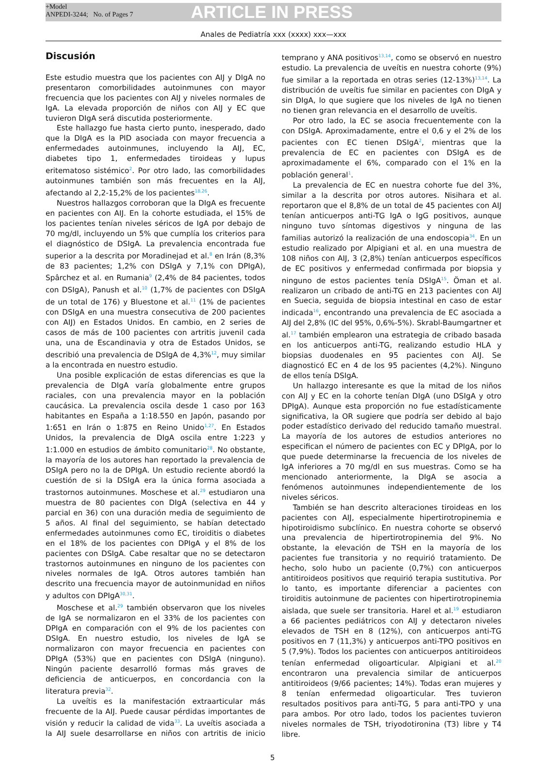+Model
ANPEDI-3244; No. of Pages 7
ARTICLE IN PRESS
Anales de Pediatría xxx (xxxx) xxx—xxx
Discusión
Este estudio muestra que los pacientes con AIJ y DIgA no presentaron comorbilidades autoinmunes con mayor frecuencia que los pacientes con AIJ y niveles normales de IgA. La elevada proporción de niños con AIJ y EC que tuvieron DIgA será discutida posteriormente.
Este hallazgo fue hasta cierto punto, inesperado, dado que la DIgA es la PID asociada con mayor frecuencia a enfermedades autoinmunes, incluyendo la AIJ, EC, diabetes tipo 1, enfermedades tiroideas y lupus eritematoso sistémico<sup>2</sup>. Por otro lado, las comorbilidades autoinmunes también son más frecuentes en la AIJ, afectando al 2,2-15,2% de los pacientes<sup>18,26</sup>.
Nuestros hallazgos corroboran que la DIgA es frecuente en pacientes con AIJ. En la cohorte estudiada, el 15% de los pacientes tenían niveles séricos de IgA por debajo de 70 mg/dl, incluyendo un 5% que cumplía los criterios para el diagnóstico de DSIgA. La prevalencia encontrada fue superior a la descrita por Moradinejad et al.<sup>8</sup> en Irán (8,3% de 83 pacientes; 1,2% con DSIgA y 7,1% con DPIgA), Spârchez et al. en Rumania<sup>9</sup> (2,4% de 84 pacientes, todos con DSIgA), Panush et al.<sup>10</sup> (1,7% de pacientes con DSIgA de un total de 176) y Bluestone et al.<sup>11</sup> (1% de pacientes con DSIgA en una muestra consecutiva de 200 pacientes con AIJ) en Estados Unidos. En cambio, en 2 series de casos de más de 100 pacientes con artritis juvenil cada una, una de Escandinavia y otra de Estados Unidos, se describió una prevalencia de DSIgA de 4,3%<sup>12</sup>, muy similar a la encontrada en nuestro estudio.
Una posible explicación de estas diferencias es que la prevalencia de DIgA varía globalmente entre grupos raciales, con una prevalencia mayor en la población caucásica. La prevalencia oscila desde 1 caso por 163 habitantes en España a 1:18.550 en Japón, pasando por 1:651 en Irán o 1:875 en Reino Unido<sup>1,27</sup>. En Estados Unidos, la prevalencia de DIgA oscila entre 1:223 y 1:1.000 en estudios de ámbito comunitario<sup>28</sup>. No obstante, la mayoría de los autores han reportado la prevalencia de DSIgA pero no la de DPIgA. Un estudio reciente abordó la cuestión de si la DSIgA era la única forma asociada a trastornos autoinmunes. Moschese et al.<sup>29</sup> estudiaron una muestra de 80 pacientes con DIgA (selectiva en 44 y parcial en 36) con una duración media de seguimiento de 5 años. Al final del seguimiento, se habían detectado enfermedades autoinmunes como EC, tiroiditis o diabetes en el 18% de los pacientes con DPIgA y el 8% de los pacientes con DSIgA. Cabe resaltar que no se detectaron trastornos autoinmunes en ninguno de los pacientes con niveles normales de IgA. Otros autores también han descrito una frecuencia mayor de autoinmunidad en niños y adultos con DPIgA<sup>30,31</sup>.
Moschese et al.<sup>29</sup> también observaron que los niveles de IgA se normalizaron en el 33% de los pacientes con DPIgA en comparación con el 9% de los pacientes con DSIgA. En nuestro estudio, los niveles de IgA se normalizaron con mayor frecuencia en pacientes con DPIgA (53%) que en pacientes con DSIgA (ninguno). Ningún paciente desarrolló formas más graves de deficiencia de anticuerpos, en concordancia con la literatura previa<sup>32</sup>.
La uveítis es la manifestación extraarticular más frecuente de la AIJ. Puede causar pérdidas importantes de visión y reducir la calidad de vida<sup>33</sup>. La uveítis asociada a la AIJ suele desarrollarse en niños con artritis de inicio temprano y ANA positivos<sup>13,14</sup>, como se observó en nuestro estudio. La prevalencia de uveítis en nuestra cohorte (9%) fue similar a la reportada en otras series (12-13%)<sup>13,14</sup>. La distribución de uveítis fue similar en pacientes con DIgA y sin DIgA, lo que sugiere que los niveles de IgA no tienen no tienen gran relevancia en el desarrollo de uveítis.
Por otro lado, la EC se asocia frecuentemente con la con DSIgA. Aproximadamente, entre el 0,6 y el 2% de los pacientes con EC tienen DSIgA<sup>2</sup>, mientras que la prevalencia de EC en pacientes con DSIgA es de aproximadamente el 6%, comparado con el 1% en la población general<sup>1</sup>.
La prevalencia de EC en nuestra cohorte fue del 3%, similar a la descrita por otros autores. Nisihara et al. reportaron que el 8,8% de un total de 45 pacientes con AIJ tenían anticuerpos anti-TG IgA o IgG positivos, aunque ninguno tuvo síntomas digestivos y ninguna de las familias autorizó la realización de una endoscopia<sup>34</sup>. En un estudio realizado por Alpigiani et al. en una muestra de 108 niños con AIJ, 3 (2,8%) tenían anticuerpos específicos de EC positivos y enfermedad confirmada por biopsia y ninguno de estos pacientes tenía DSIgA<sup>15</sup>. Öman et al. realizaron un cribado de anti-TG en 213 pacientes con AIJ en Suecia, seguida de biopsia intestinal en caso de estar indicada<sup>16</sup>, encontrando una prevalencia de EC asociada a AIJ del 2,8% (IC del 95%, 0,6%-5%). Skrabl-Baumgartner et al.<sup>17</sup> también emplearon una estrategia de cribado basada en los anticuerpos anti-TG, realizando estudio HLA y biopsias duodenales en 95 pacientes con AIJ. Se diagnosticó EC en 4 de los 95 pacientes (4,2%). Ninguno de ellos tenía DSIgA.
Un hallazgo interesante es que la mitad de los niños con AIJ y EC en la cohorte tenían DIgA (uno DSIgA y otro DPIgA). Aunque esta proporción no fue estadísticamente significativa, la OR sugiere que podría ser debido al bajo poder estadístico derivado del reducido tamaño muestral. La mayoría de los autores de estudios anteriores no especifican el número de pacientes con EC y DPIgA, por lo que puede determinarse la frecuencia de los niveles de IgA inferiores a 70 mg/dl en sus muestras. Como se ha mencionado anteriormente, la DIgA se asocia a fenómenos autoinmunes independientemente de los niveles séricos.
También se han descrito alteraciones tiroideas en los pacientes con AIJ, especialmente hipertirotropinemia e hipotiroidismo subclínico. En nuestra cohorte se observó una prevalencia de hipertirotropinemia del 9%. No obstante, la elevación de TSH en la mayoría de los pacientes fue transitoria y no requirió tratamiento. De hecho, solo hubo un paciente (0,7%) con anticuerpos antitiroideos positivos que requirió terapia sustitutiva. Por lo tanto, es importante diferenciar a pacientes con tiroiditis autoinmune de pacientes con hipertirotropinemia aislada, que suele ser transitoria. Harel et al.<sup>19</sup> estudiaron a 66 pacientes pediátricos con AIJ y detectaron niveles elevados de TSH en 8 (12%), con anticuerpos anti-TG positivos en 7 (11,3%) y anticuerpos anti-TPO positivos en 5 (7,9%). Todos los pacientes con anticuerpos antitiroideos tenían enfermedad oligoarticular. Alpigiani et al.<sup>20</sup> encontraron una prevalencia similar de anticuerpos antitiroideos (9/66 pacientes; 14%). Todas eran mujeres y 8 tenían enfermedad oligoarticular. Tres tuvieron resultados positivos para anti-TG, 5 para anti-TPO y una para ambos. Por otro lado, todos los pacientes tuvieron niveles normales de TSH, triyodotironina (T3) libre y T4 libre.
5